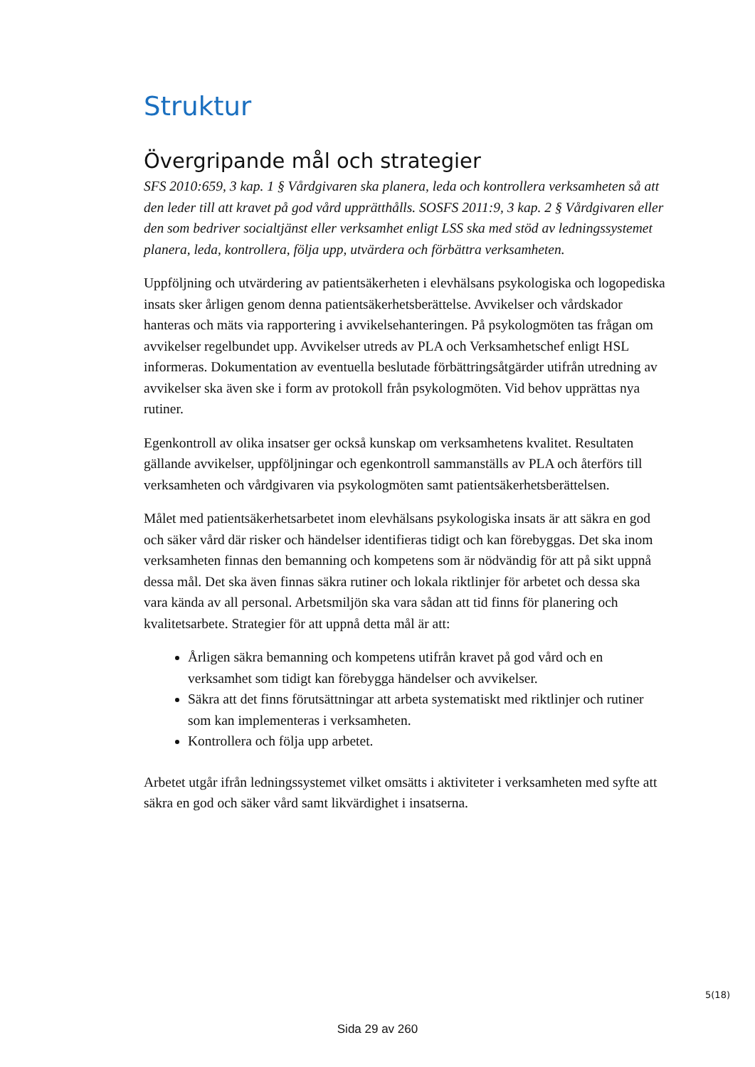Struktur
Övergripande mål och strategier
SFS 2010:659, 3 kap. 1 § Vårdgivaren ska planera, leda och kontrollera verksamheten så att den leder till att kravet på god vård upprätthålls. SOSFS 2011:9, 3 kap. 2 § Vårdgivaren eller den som bedriver socialtjänst eller verksamhet enligt LSS ska med stöd av ledningssystemet planera, leda, kontrollera, följa upp, utvärdera och förbättra verksamheten.
Uppföljning och utvärdering av patientsäkerheten i elevhälsans psykologiska och logopediska insats sker årligen genom denna patientsäkerhetsberättelse. Avvikelser och vårdskador hanteras och mäts via rapportering i avvikelsehanteringen. På psykologmöten tas frågan om avvikelser regelbundet upp. Avvikelser utreds av PLA och Verksamhetschef enligt HSL informeras. Dokumentation av eventuella beslutade förbättringsåtgärder utifrån utredning av avvikelser ska även ske i form av protokoll från psykologmöten. Vid behov upprättas nya rutiner.
Egenkontroll av olika insatser ger också kunskap om verksamhetens kvalitet. Resultaten gällande avvikelser, uppföljningar och egenkontroll sammanställs av PLA och återförs till verksamheten och vårdgivaren via psykologmöten samt patientsäkerhetsberättelsen.
Målet med patientsäkerhetsarbetet inom elevhälsans psykologiska insats är att säkra en god och säker vård där risker och händelser identifieras tidigt och kan förebyggas. Det ska inom verksamheten finnas den bemanning och kompetens som är nödvändig för att på sikt uppnå dessa mål. Det ska även finnas säkra rutiner och lokala riktlinjer för arbetet och dessa ska vara kända av all personal. Arbetsmiljön ska vara sådan att tid finns för planering och kvalitetsarbete. Strategier för att uppnå detta mål är att:
Årligen säkra bemanning och kompetens utifrån kravet på god vård och en verksamhet som tidigt kan förebygga händelser och avvikelser.
Säkra att det finns förutsättningar att arbeta systematiskt med riktlinjer och rutiner som kan implementeras i verksamheten.
Kontrollera och följa upp arbetet.
Arbetet utgår ifrån ledningssystemet vilket omsätts i aktiviteter i verksamheten med syfte att säkra en god och säker vård samt likvärdighet i insatserna.
5(18)
Sida 29 av 260